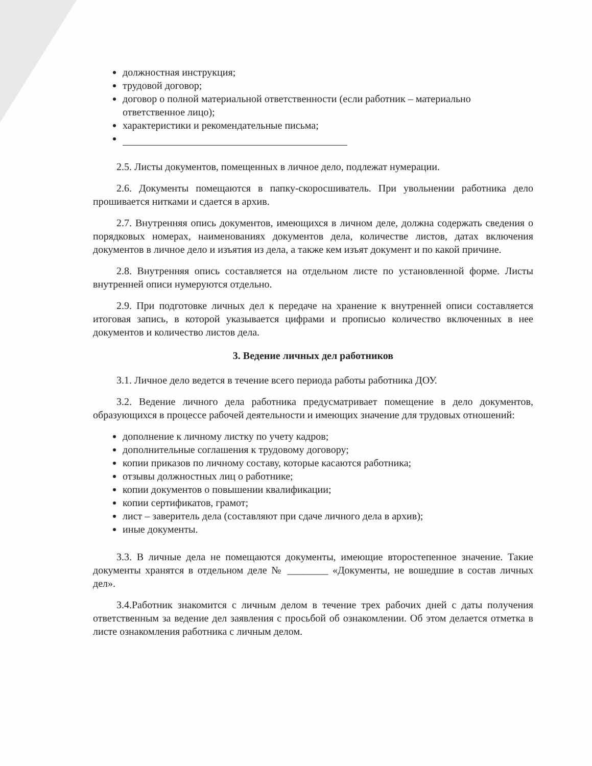должностная инструкция;
трудовой договор;
договор о полной материальной ответственности (если работник – материально ответственное лицо);
характеристики и рекомендательные письма;
2.5. Листы документов, помещенных в личное дело, подлежат нумерации.
2.6. Документы помещаются в папку-скоросшиватель. При увольнении работника дело прошивается нитками и сдается в архив.
2.7. Внутренняя опись документов, имеющихся в личном деле, должна содержать сведения о порядковых номерах, наименованиях документов дела, количестве листов, датах включения документов в личное дело и изъятия из дела, а также кем изъят документ и по какой причине.
2.8. Внутренняя опись составляется на отдельном листе по установленной форме. Листы внутренней описи нумеруются отдельно.
2.9. При подготовке личных дел к передаче на хранение к внутренней описи составляется итоговая запись, в которой указывается цифрами и прописью количество включенных в нее документов и количество листов дела.
3. Ведение личных дел работников
3.1. Личное дело ведется в течение всего периода работы работника ДОУ.
3.2. Ведение личного дела работника предусматривает помещение в дело документов, образующихся в процессе рабочей деятельности и имеющих значение для трудовых отношений:
дополнение к личному листку по учету кадров;
дополнительные соглашения к трудовому договору;
копии приказов по личному составу, которые касаются работника;
отзывы должностных лиц о работнике;
копии документов о повышении квалификации;
копии сертификатов, грамот;
лист – заверитель дела (составляют при сдаче личного дела в архив);
иные документы.
3.3. В личные дела не помещаются документы, имеющие второстепенное значение. Такие документы хранятся в отдельном деле № ________ «Документы, не вошедшие в состав личных дел».
3.4.Работник знакомится с личным делом в течение трех рабочих дней с даты получения ответственным за ведение дел заявления с просьбой об ознакомлении. Об этом делается отметка в листе ознакомления работника с личным делом.